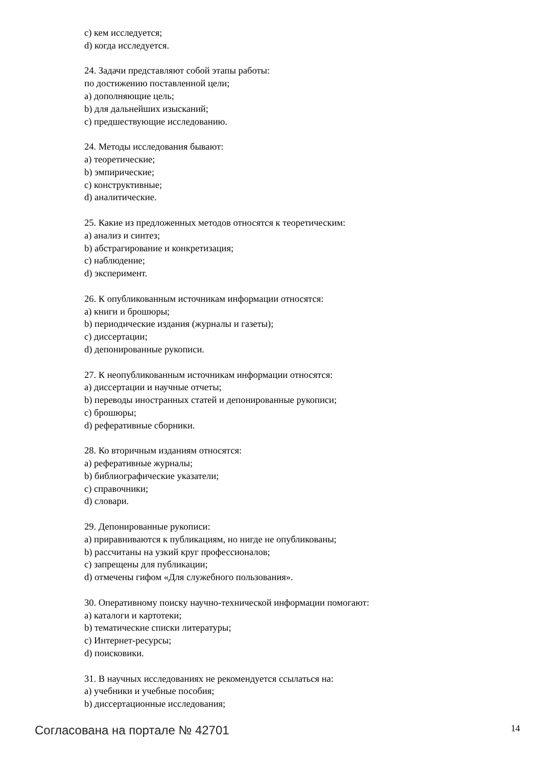c) кем исследуется;
d) когда исследуется.
24. Задачи представляют собой этапы работы:
по достижению поставленной цели;
a) дополняющие цель;
b) для дальнейших изысканий;
c) предшествующие исследованию.
24. Методы исследования бывают:
a) теоретические;
b) эмпирические;
c) конструктивные;
d) аналитические.
25. Какие из предложенных методов относятся к теоретическим:
a) анализ и синтез;
b) абстрагирование и конкретизация;
c) наблюдение;
d) эксперимент.
26. К опубликованным источникам информации относятся:
a) книги и брошюры;
b) периодические издания (журналы и газеты);
c) диссертации;
d) депонированные рукописи.
27. К неопубликованным источникам информации относятся:
a) диссертации и научные отчеты;
b) переводы иностранных статей и депонированные рукописи;
c) брошюры;
d) реферативные сборники.
28. Ко вторичным изданиям относятся:
a) реферативные журналы;
b) библиографические указатели;
c) справочники;
d) словари.
29. Депонированные рукописи:
a) приравниваются к публикациям, но нигде не опубликованы;
b) рассчитаны на узкий круг профессионалов;
c) запрещены для публикации;
d) отмечены гифом «Для служебного пользования».
30. Оперативному поиску научно-технической информации помогают:
a) каталоги и картотеки;
b) тематические списки литературы;
c) Интернет-ресурсы;
d) поисковики.
31. В научных исследованиях не рекомендуется ссылаться на:
a) учебники и учебные пособия;
b) диссертационные исследования;
Согласована на портале № 42701 14